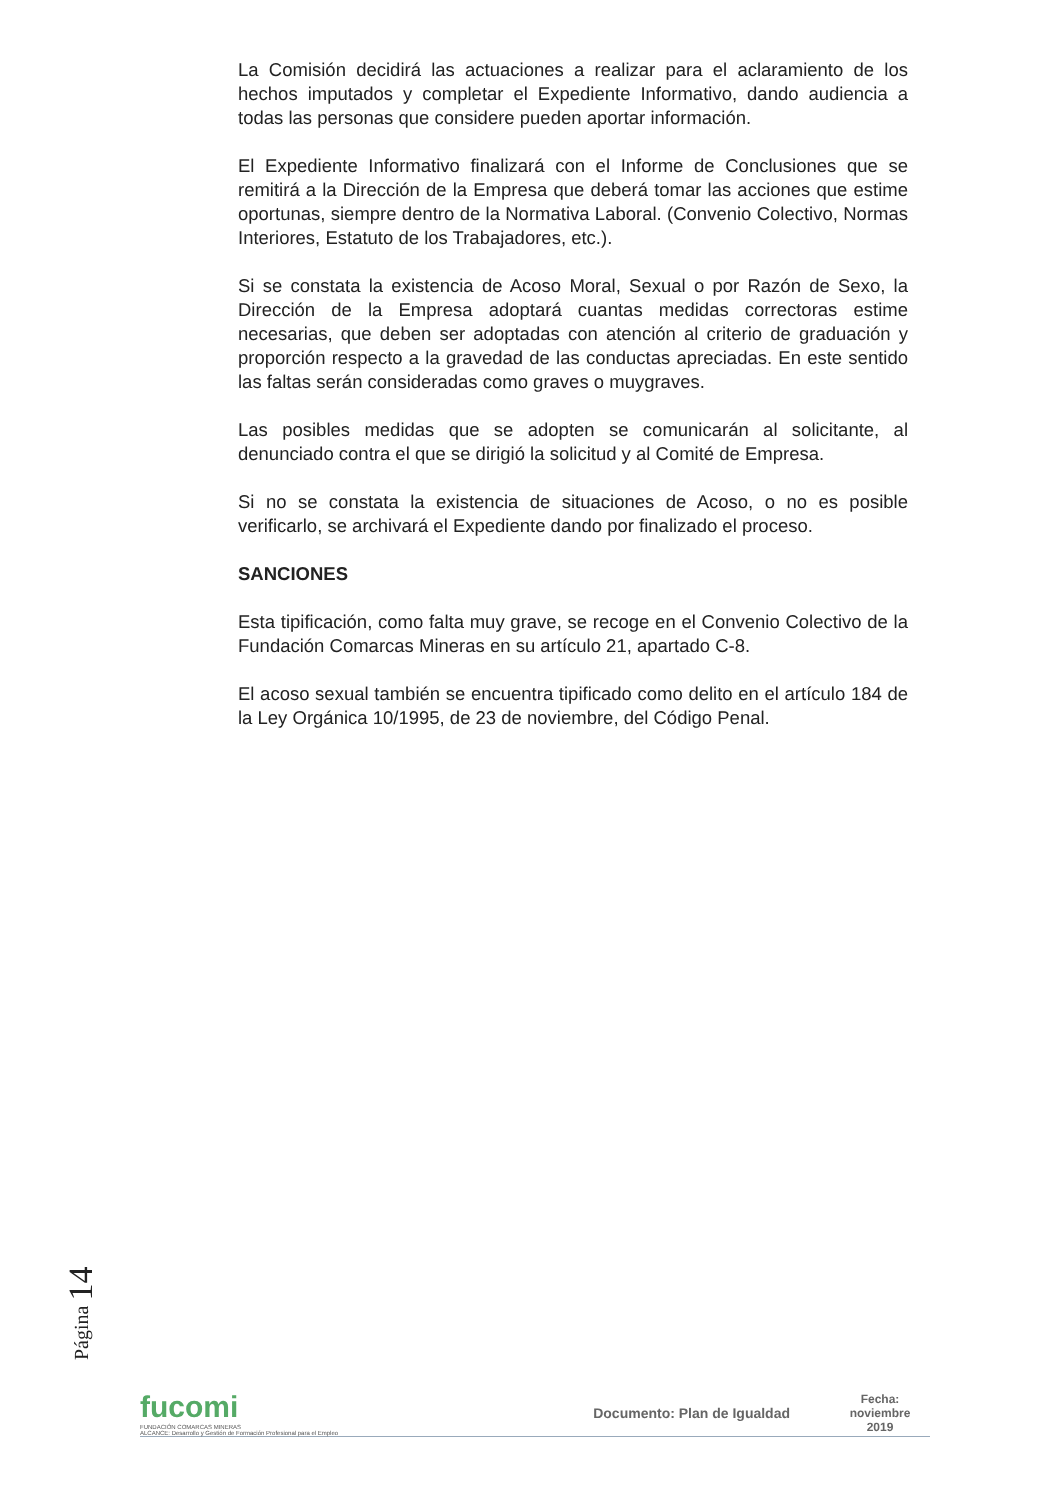La Comisión decidirá las actuaciones a realizar para el aclaramiento de los hechos imputados y completar el Expediente Informativo, dando audiencia a todas las personas que considere pueden aportar información.
El Expediente Informativo finalizará con el Informe de Conclusiones que se remitirá a la Dirección de la Empresa que deberá tomar las acciones que estime oportunas, siempre dentro de la Normativa Laboral. (Convenio Colectivo, Normas Interiores, Estatuto de los Trabajadores, etc.).
Si se constata la existencia de Acoso Moral, Sexual o por Razón de Sexo, la Dirección de la Empresa adoptará cuantas medidas correctoras estime necesarias, que deben ser adoptadas con atención al criterio de graduación y proporción respecto a la gravedad de las conductas apreciadas. En este sentido las faltas serán consideradas como graves o muygraves.
Las posibles medidas que se adopten se comunicarán al solicitante, al denunciado contra el que se dirigió la solicitud y al Comité de Empresa.
Si no se constata la existencia de situaciones de Acoso, o no es posible verificarlo, se archivará el Expediente dando por finalizado el proceso.
SANCIONES
Esta tipificación, como falta muy grave, se recoge en el Convenio Colectivo de la Fundación Comarcas Mineras en su artículo 21, apartado C-8.
El acoso sexual también se encuentra tipificado como delito en el artículo 184 de la Ley Orgánica 10/1995, de 23 de noviembre, del Código Penal.
Página 14
fucomi
FUNDACIÓN COMARCAS MINERAS
ALCANCE: Desarrollo y Gestión de Formación Profesional para el Empleo
Documento: Plan de Igualdad
Fecha:
noviembre
2019